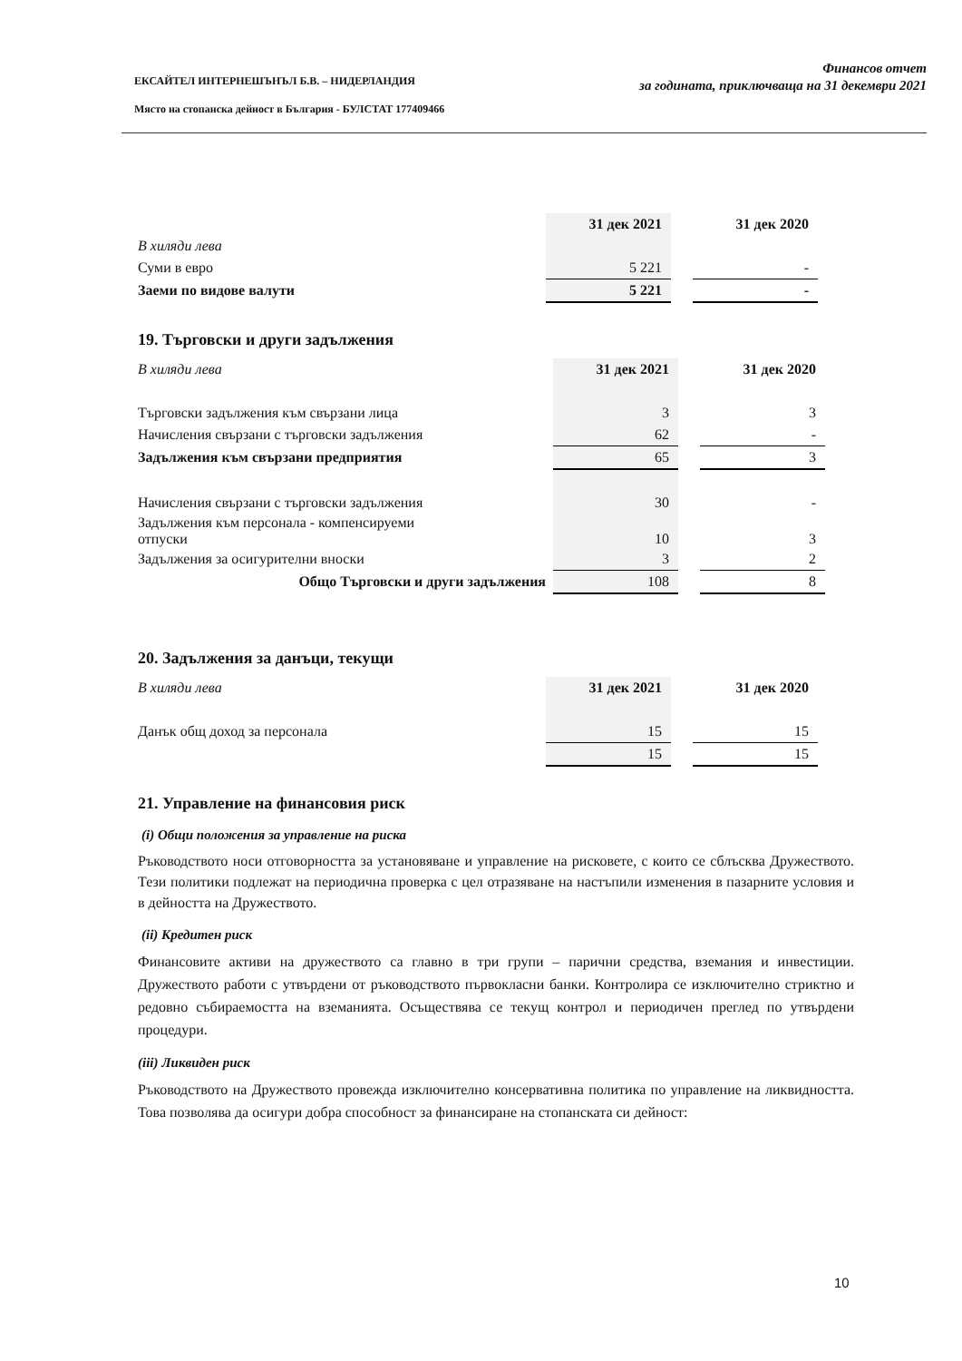ЕКСАЙТЕЛ ИНТЕРНЕШЪНЪЛ Б.В. – НИДЕРЛАНДИЯ
Място на стопанска дейност в България - БУЛСТАТ 177409466
Финансов отчет
за годината, приключваща на 31 декември 2021
| | 31 дек 2021 | | 31 дек 2020 |
| В хиляди лева | | | |
| Суми в евро | 5 221 | | - |
| Заеми по видове валути | 5 221 | | - |
19. Търговски и други задължения
| В хиляди лева | 31 дек 2021 | | 31 дек 2020 |
| Търговски задължения към свързани лица | 3 | | 3 |
| Начисления свързани с търговски задължения | 62 | | - |
| Задължения към свързани предприятия | 65 | | 3 |
| Начисления свързани с търговски задължения | 30 | | - |
| Задължения към персонала - компенсируеми отпуски | 10 | | 3 |
| Задължения за осигурителни вноски | 3 | | 2 |
| Общо Търговски и други задължения | 108 | | 8 |
20. Задължения за данъци, текущи
| В хиляди лева | 31 дек 2021 | | 31 дек 2020 |
| Данък общ доход за персонала | 15 | | 15 |
| | 15 | | 15 |
21. Управление на финансовия риск
(i) Общи положения за управление на риска
Ръководството носи отговорността за установяване и управление на рисковете, с които се сблъсква Дружеството. Тези политики подлежат на периодична проверка с цел отразяване на настъпили изменения в пазарните условия и в дейността на Дружеството.
(ii) Кредитен риск
Финансовите активи на дружеството са главно в три групи – парични средства, вземания и инвестиции. Дружеството работи с утвърдени от ръководството първокласни банки. Контролира се изключително стриктно и редовно събираемостта на вземанията. Осъществява се текущ контрол и периодичен преглед по утвърдени процедури.
(iii) Ликвиден риск
Ръководството на Дружеството провежда изключително консервативна политика по управление на ликвидността. Това позволява да осигури добра способност за финансиране на стопанската си дейност:
10